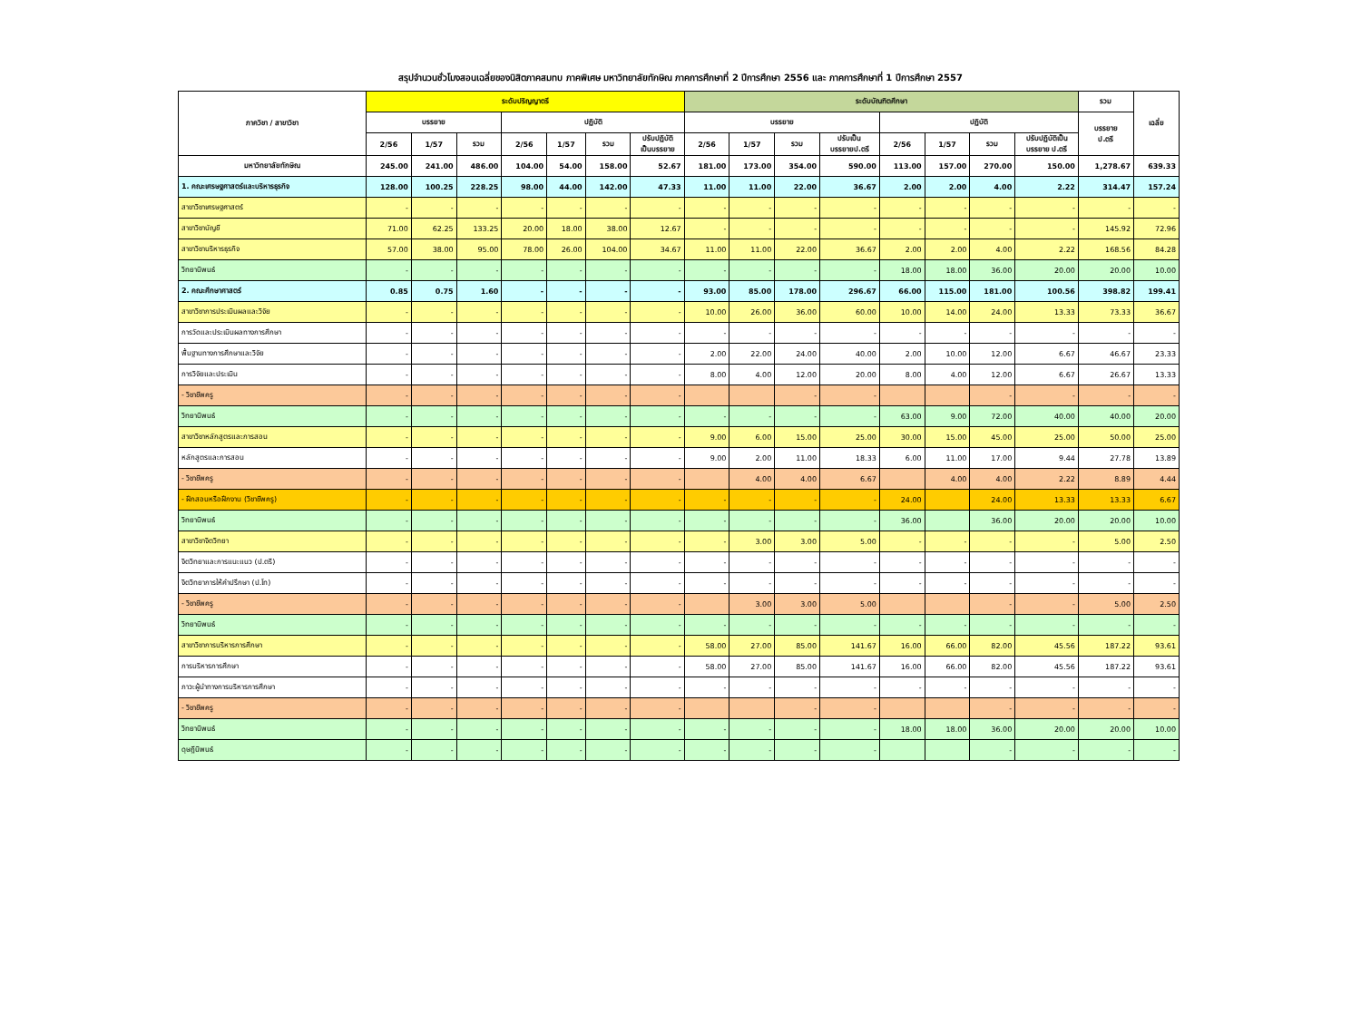สรุปจำนวนชั่วโมงสอนเฉลี่ยของนิสิตภาคสมทบ ภาคพิเศษ มหาวิทยาลัยทักษิณ ภาคการศึกษาที่ 2 ปีการศึกษา 2556 และ ภาคการศึกษาที่ 1 ปีการศึกษา 2557
| ภาควิชา / สาขาวิชา | ระดับปริญญาตรี | | | | | | | ระดับบัณฑิตศึกษา | | | | | | | | รวม | เฉลี่ย |
| --- | --- | --- | --- | --- | --- | --- | --- | --- | --- | --- | --- | --- | --- | --- | --- | --- | --- |
| | บรรยาย | | | ปฏิบัติ | | | | บรรยาย | | | | ปฏิบัติ | | | | บรรยาย ป.ตรี | |
| | 2/56 | 1/57 | รวม | 2/56 | 1/57 | รวม | ปรับปฏิบัติ เป็นบรรยาย | 2/56 | 1/57 | รวม | ปรับเป็น บรรยายป.ตรี | 2/56 | 1/57 | รวม | ปรับปฏิบัติเป็น บรรยาย ป.ตรี | | |
| มหาวิทยาลัยทักษิณ | 245.00 | 241.00 | 486.00 | 104.00 | 54.00 | 158.00 | 52.67 | 181.00 | 173.00 | 354.00 | 590.00 | 113.00 | 157.00 | 270.00 | 150.00 | 1,278.67 | 639.33 |
| 1. คณะเศรษฐศาสตร์และบริหารธุรกิจ | 128.00 | 100.25 | 228.25 | 98.00 | 44.00 | 142.00 | 47.33 | 11.00 | 11.00 | 22.00 | 36.67 | 2.00 | 2.00 | 4.00 | 2.22 | 314.47 | 157.24 |
| สาขาวิชาเศรษฐศาสตร์ | - | - | - | - | - | - | - | - | - | - | - | - | - | - | - | - | - |
| สาขาวิชาบัญชี | 71.00 | 62.25 | 133.25 | 20.00 | 18.00 | 38.00 | 12.67 | - | - | - | - | - | - | - | - | 145.92 | 72.96 |
| สาขาวิชาบริหารธุรกิจ | 57.00 | 38.00 | 95.00 | 78.00 | 26.00 | 104.00 | 34.67 | 11.00 | 11.00 | 22.00 | 36.67 | 2.00 | 2.00 | 4.00 | 2.22 | 168.56 | 84.28 |
| วิทยานิพนธ์ | - | - | - | - | - | - | - | - | - | - | - | 18.00 | 18.00 | 36.00 | 20.00 | 20.00 | 10.00 |
| 2. คณะศึกษาศาสตร์ | 0.85 | 0.75 | 1.60 | - | - | - | - | 93.00 | 85.00 | 178.00 | 296.67 | 66.00 | 115.00 | 181.00 | 100.56 | 398.82 | 199.41 |
| สาขาวิชาการประเมินผลและวิจัย | - | - | - | - | - | - | - | 10.00 | 26.00 | 36.00 | 60.00 | 10.00 | 14.00 | 24.00 | 13.33 | 73.33 | 36.67 |
| การวัดและประเมินผลทางการศึกษา | - | - | - | - | - | - | - | - | - | - | - | - | - | - | - | - | - |
| พื้นฐานทางการศึกษาและวิจัย | - | - | - | - | - | - | - | 2.00 | 22.00 | 24.00 | 40.00 | 2.00 | 10.00 | 12.00 | 6.67 | 46.67 | 23.33 |
| การวิจัยและประเมิน | - | - | - | - | - | - | - | 8.00 | 4.00 | 12.00 | 20.00 | 8.00 | 4.00 | 12.00 | 6.67 | 26.67 | 13.33 |
| - วิชาชีพครู | - | - | - | - | - | - | - | | | - | - | | | - | - | - | - |
| วิทยานิพนธ์ | - | - | - | - | - | - | - | - | - | - | - | 63.00 | 9.00 | 72.00 | 40.00 | 40.00 | 20.00 |
| สาขาวิชาหลักสูตรและการสอน | - | - | - | - | - | - | - | 9.00 | 6.00 | 15.00 | 25.00 | 30.00 | 15.00 | 45.00 | 25.00 | 50.00 | 25.00 |
| หลักสูตรและการสอน | - | - | - | - | - | - | - | 9.00 | 2.00 | 11.00 | 18.33 | 6.00 | 11.00 | 17.00 | 9.44 | 27.78 | 13.89 |
| - วิชาชีพครู | - | - | - | - | - | - | - | | 4.00 | 4.00 | 6.67 | | 4.00 | 4.00 | 2.22 | 8.89 | 4.44 |
| - ฝึกสอนหรือฝึกงาน (วิชาชีพครู) | - | - | - | - | - | - | - | - | - | - | - | 24.00 | | 24.00 | 13.33 | 13.33 | 6.67 |
| วิทยานิพนธ์ | - | - | - | - | - | - | - | - | - | - | - | 36.00 | | 36.00 | 20.00 | 20.00 | 10.00 |
| สาขาวิชาจิตวิทยา | - | - | - | - | - | - | - | - | 3.00 | 3.00 | 5.00 | - | - | - | - | 5.00 | 2.50 |
| จิตวิทยาและการแนะแนว (ป.ตรี) | - | - | - | - | - | - | - | - | - | - | - | - | - | - | - | - | - |
| จิตวิทยาการให้คำปรึกษา (ป.โท) | - | - | - | - | - | - | - | - | - | - | - | - | - | - | - | - | - |
| - วิชาชีพครู | - | - | - | - | - | - | - | | 3.00 | 3.00 | 5.00 | | | - | - | 5.00 | 2.50 |
| วิทยานิพนธ์ | - | - | - | - | - | - | - | - | - | - | - | - | - | - | - | - | - |
| สาขาวิชาการบริหารการศึกษา | - | - | - | - | - | - | - | 58.00 | 27.00 | 85.00 | 141.67 | 16.00 | 66.00 | 82.00 | 45.56 | 187.22 | 93.61 |
| การบริหารการศึกษา | - | - | - | - | - | - | - | 58.00 | 27.00 | 85.00 | 141.67 | 16.00 | 66.00 | 82.00 | 45.56 | 187.22 | 93.61 |
| ภาวะผู้นำทางการบริหารการศึกษา | - | - | - | - | - | - | - | - | - | - | - | - | - | - | - | - | - |
| - วิชาชีพครู | - | - | - | - | - | - | - | | | - | - | | | - | - | - | - |
| วิทยานิพนธ์ | - | - | - | - | - | - | - | - | - | - | - | 18.00 | 18.00 | 36.00 | 20.00 | 20.00 | 10.00 |
| ดุษฎีนิพนธ์ | - | - | - | - | - | - | - | - | - | - | - | | | - | - | - | - |